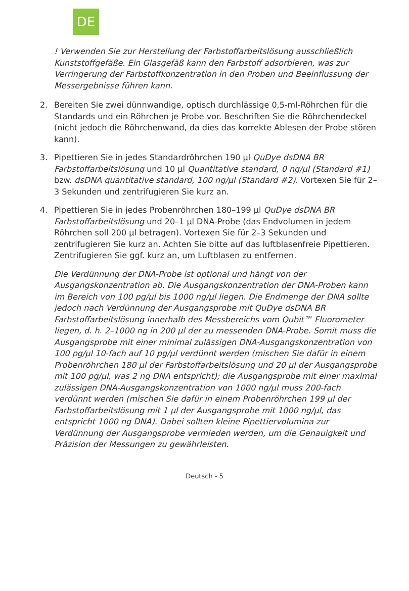DE
! Verwenden Sie zur Herstellung der Farbstoffarbeitslösung ausschließlich Kunststoffgefäße. Ein Glasgefäß kann den Farbstoff adsorbieren, was zur Verringerung der Farbstoffkonzentration in den Proben und Beeinflussung der Messergebnisse führen kann.
2. Bereiten Sie zwei dünnwandige, optisch durchlässige 0,5-ml-Röhrchen für die Standards und ein Röhrchen je Probe vor. Beschriften Sie die Röhrchendeckel (nicht jedoch die Röhrchenwand, da dies das korrekte Ablesen der Probe stören kann).
3. Pipettieren Sie in jedes Standardröhrchen 190 µl QuDye dsDNA BR Farbstoffarbeitslösung und 10 µl Quantitative standard, 0 ng/µl (Standard #1) bzw. dsDNA quantitative standard, 100 ng/µl (Standard #2). Vortexen Sie für 2–3 Sekunden und zentrifugieren Sie kurz an.
4. Pipettieren Sie in jedes Probenröhrchen 180–199 µl QuDye dsDNA BR Farbstoffarbeitslösung und 20–1 µl DNA-Probe (das Endvolumen in jedem Röhrchen soll 200 µl betragen). Vortexen Sie für 2–3 Sekunden und zentrifugieren Sie kurz an. Achten Sie bitte auf das luftblasenfreie Pipettieren. Zentrifugieren Sie ggf. kurz an, um Luftblasen zu entfernen.
Die Verdünnung der DNA-Probe ist optional und hängt von der Ausgangskonzentration ab. Die Ausgangskonzentration der DNA-Proben kann im Bereich von 100 pg/µl bis 1000 ng/µl liegen. Die Endmenge der DNA sollte jedoch nach Verdünnung der Ausgangsprobe mit QuDye dsDNA BR Farbstoffarbeitslösung innerhalb des Messbereichs vom Qubit™ Fluorometer liegen, d. h. 2–1000 ng in 200 µl der zu messenden DNA-Probe. Somit muss die Ausgangsprobe mit einer minimal zulässigen DNA-Ausgangskonzentration von 100 pg/µl 10-fach auf 10 pg/µl verdünnt werden (mischen Sie dafür in einem Probenröhrchen 180 µl der Farbstoffarbeitslösung und 20 µl der Ausgangsprobe mit 100 pg/µl, was 2 ng DNA entspricht); die Ausgangsprobe mit einer maximal zulässigen DNA-Ausgangskonzentration von 1000 ng/µl muss 200-fach verdünnt werden (mischen Sie dafür in einem Probenröhrchen 199 µl der Farbstoffarbeitslösung mit 1 µl der Ausgangsprobe mit 1000 ng/µl, das entspricht 1000 ng DNA). Dabei sollten kleine Pipettiervolumina zur Verdünnung der Ausgangsprobe vermieden werden, um die Genauigkeit und Präzision der Messungen zu gewährleisten.
Deutsch - 5